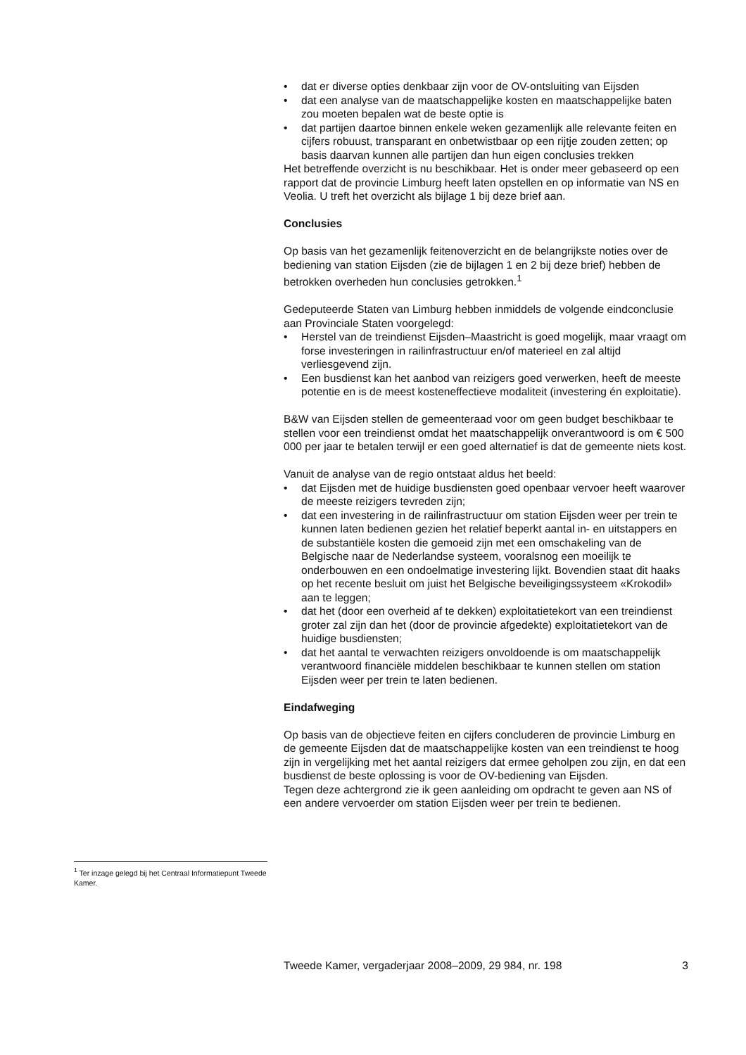• dat er diverse opties denkbaar zijn voor de OV-ontsluiting van Eijsden
• dat een analyse van de maatschappelijke kosten en maatschappelijke baten zou moeten bepalen wat de beste optie is
• dat partijen daartoe binnen enkele weken gezamenlijk alle relevante feiten en cijfers robuust, transparant en onbetwistbaar op een rijtje zouden zetten; op basis daarvan kunnen alle partijen dan hun eigen conclusies trekken
Het betreffende overzicht is nu beschikbaar. Het is onder meer gebaseerd op een rapport dat de provincie Limburg heeft laten opstellen en op informatie van NS en Veolia. U treft het overzicht als bijlage 1 bij deze brief aan.
Conclusies
Op basis van het gezamenlijk feitenoverzicht en de belangrijkste noties over de bediening van station Eijsden (zie de bijlagen 1 en 2 bij deze brief) hebben de betrokken overheden hun conclusies getrokken.<sup>1</sup>
Gedeputeerde Staten van Limburg hebben inmiddels de volgende eindconclusie aan Provinciale Staten voorgelegd:
• Herstel van de treindienst Eijsden–Maastricht is goed mogelijk, maar vraagt om forse investeringen in railinfrastructuur en/of materieel en zal altijd verliesgevend zijn.
• Een busdienst kan het aanbod van reizigers goed verwerken, heeft de meeste potentie en is de meest kosteneffectieve modaliteit (investering én exploitatie).
B&W van Eijsden stellen de gemeenteraad voor om geen budget beschikbaar te stellen voor een treindienst omdat het maatschappelijk onverantwoord is om € 500 000 per jaar te betalen terwijl er een goed alternatief is dat de gemeente niets kost.
Vanuit de analyse van de regio ontstaat aldus het beeld:
• dat Eijsden met de huidige busdiensten goed openbaar vervoer heeft waarover de meeste reizigers tevreden zijn;
• dat een investering in de railinfrastructuur om station Eijsden weer per trein te kunnen laten bedienen gezien het relatief beperkt aantal in- en uitstappers en de substantiële kosten die gemoeid zijn met een omschakeling van de Belgische naar de Nederlandse systeem, vooralsnog een moeilijk te onderbouwen en een ondoelmatige investering lijkt. Bovendien staat dit haaks op het recente besluit om juist het Belgische beveiligingssysteem «Krokodil» aan te leggen;
• dat het (door een overheid af te dekken) exploitatietekort van een treindienst groter zal zijn dan het (door de provincie afgedekte) exploitatietekort van de huidige busdiensten;
• dat het aantal te verwachten reizigers onvoldoende is om maatschappelijk verantwoord financiële middelen beschikbaar te kunnen stellen om station Eijsden weer per trein te laten bedienen.
Eindafweging
Op basis van de objectieve feiten en cijfers concluderen de provincie Limburg en de gemeente Eijsden dat de maatschappelijke kosten van een treindienst te hoog zijn in vergelijking met het aantal reizigers dat ermee geholpen zou zijn, en dat een busdienst de beste oplossing is voor de OV-bediening van Eijsden.
Tegen deze achtergrond zie ik geen aanleiding om opdracht te geven aan NS of een andere vervoerder om station Eijsden weer per trein te bedienen.
<sup>1</sup> Ter inzage gelegd bij het Centraal Informatiepunt Tweede Kamer.
Tweede Kamer, vergaderjaar 2008–2009, 29 984, nr. 198 3